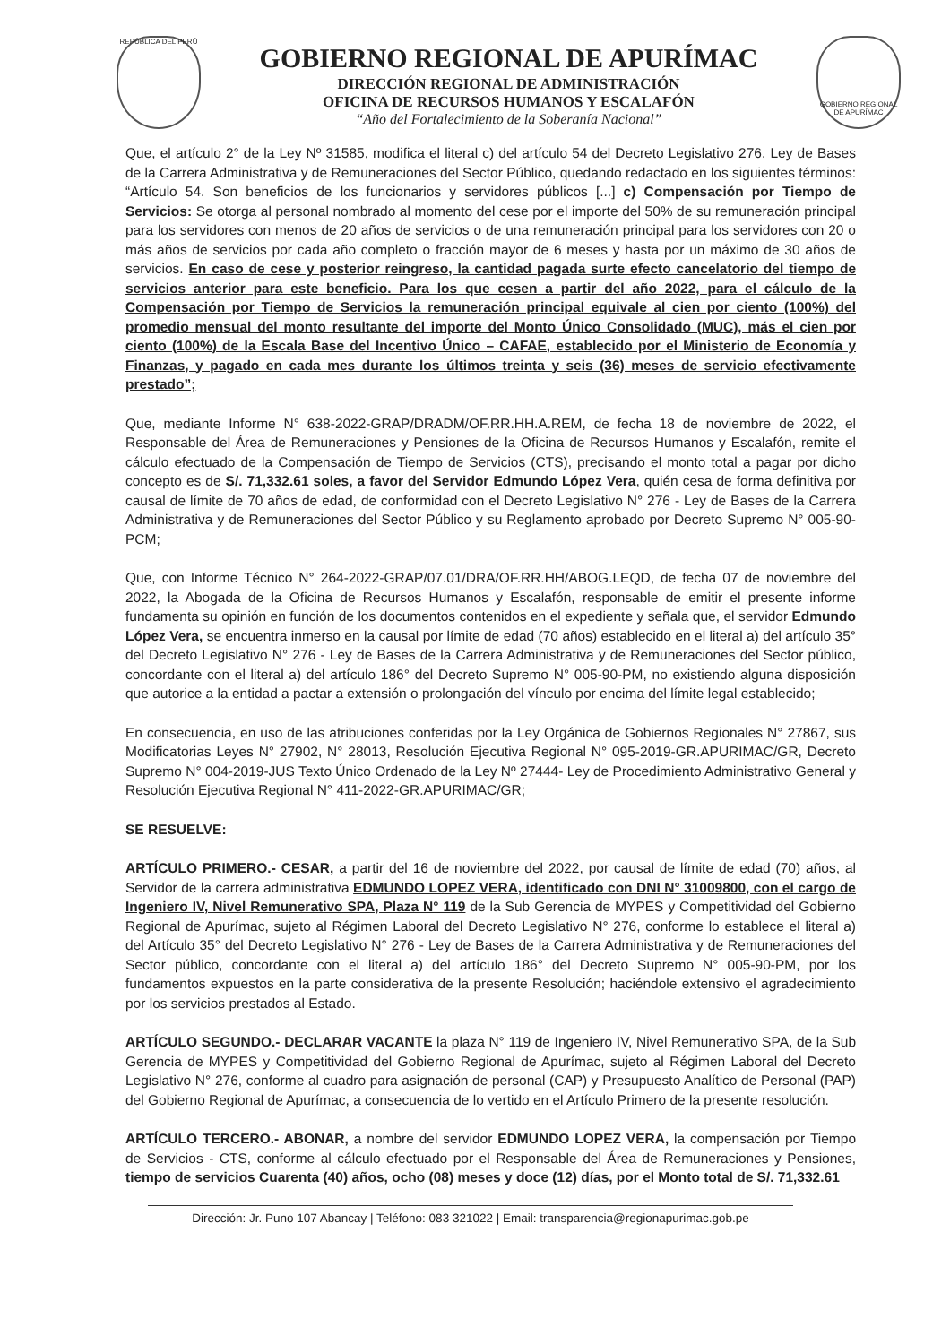REPÚBLICA DEL PERÚ
GOBIERNO REGIONAL DE APURÍMAC
DIRECCIÓN REGIONAL DE ADMINISTRACIÓN
OFICINA DE RECURSOS HUMANOS Y ESCALAFÓN
“Año del Fortalecimiento de la Soberanía Nacional”
GOBIERNO REGIONAL DE APURÍMAC
Que, el artículo 2° de la Ley Nº 31585, modifica el literal c) del artículo 54 del Decreto Legislativo 276, Ley de Bases de la Carrera Administrativa y de Remuneraciones del Sector Público, quedando redactado en los siguientes términos: “Artículo 54. Son beneficios de los funcionarios y servidores públicos [...] c) Compensación por Tiempo de Servicios: Se otorga al personal nombrado al momento del cese por el importe del 50% de su remuneración principal para los servidores con menos de 20 años de servicios o de una remuneración principal para los servidores con 20 o más años de servicios por cada año completo o fracción mayor de 6 meses y hasta por un máximo de 30 años de servicios. En caso de cese y posterior reingreso, la cantidad pagada surte efecto cancelatorio del tiempo de servicios anterior para este beneficio. Para los que cesen a partir del año 2022, para el cálculo de la Compensación por Tiempo de Servicios la remuneración principal equivale al cien por ciento (100%) del promedio mensual del monto resultante del importe del Monto Único Consolidado (MUC), más el cien por ciento (100%) de la Escala Base del Incentivo Único – CAFAE, establecido por el Ministerio de Economía y Finanzas, y pagado en cada mes durante los últimos treinta y seis (36) meses de servicio efectivamente prestado”;
Que, mediante Informe N° 638-2022-GRAP/DRADM/OF.RR.HH.A.REM, de fecha 18 de noviembre de 2022, el Responsable del Área de Remuneraciones y Pensiones de la Oficina de Recursos Humanos y Escalafón, remite el cálculo efectuado de la Compensación de Tiempo de Servicios (CTS), precisando el monto total a pagar por dicho concepto es de S/. 71,332.61 soles, a favor del Servidor Edmundo López Vera, quién cesa de forma definitiva por causal de límite de 70 años de edad, de conformidad con el Decreto Legislativo N° 276 - Ley de Bases de la Carrera Administrativa y de Remuneraciones del Sector Público y su Reglamento aprobado por Decreto Supremo N° 005-90-PCM;
Que, con Informe Técnico N° 264-2022-GRAP/07.01/DRA/OF.RR.HH/ABOG.LEQD, de fecha 07 de noviembre del 2022, la Abogada de la Oficina de Recursos Humanos y Escalafón, responsable de emitir el presente informe fundamenta su opinión en función de los documentos contenidos en el expediente y señala que, el servidor Edmundo López Vera, se encuentra inmerso en la causal por límite de edad (70 años) establecido en el literal a) del artículo 35° del Decreto Legislativo N° 276 - Ley de Bases de la Carrera Administrativa y de Remuneraciones del Sector público, concordante con el literal a) del artículo 186° del Decreto Supremo N° 005-90-PM, no existiendo alguna disposición que autorice a la entidad a pactar a extensión o prolongación del vínculo por encima del límite legal establecido;
En consecuencia, en uso de las atribuciones conferidas por la Ley Orgánica de Gobiernos Regionales N° 27867, sus Modificatorias Leyes N° 27902, N° 28013, Resolución Ejecutiva Regional N° 095-2019-GR.APURIMAC/GR, Decreto Supremo N° 004-2019-JUS Texto Único Ordenado de la Ley Nº 27444- Ley de Procedimiento Administrativo General y Resolución Ejecutiva Regional N° 411-2022-GR.APURIMAC/GR;
SE RESUELVE:
ARTÍCULO PRIMERO.- CESAR, a partir del 16 de noviembre del 2022, por causal de límite de edad (70) años, al Servidor de la carrera administrativa EDMUNDO LOPEZ VERA, identificado con DNI N° 31009800, con el cargo de Ingeniero IV, Nivel Remunerativo SPA, Plaza N° 119 de la Sub Gerencia de MYPES y Competitividad del Gobierno Regional de Apurímac, sujeto al Régimen Laboral del Decreto Legislativo N° 276, conforme lo establece el literal a) del Artículo 35° del Decreto Legislativo N° 276 - Ley de Bases de la Carrera Administrativa y de Remuneraciones del Sector público, concordante con el literal a) del artículo 186° del Decreto Supremo N° 005-90-PM, por los fundamentos expuestos en la parte considerativa de la presente Resolución; haciéndole extensivo el agradecimiento por los servicios prestados al Estado.
ARTÍCULO SEGUNDO.- DECLARAR VACANTE la plaza N° 119 de Ingeniero IV, Nivel Remunerativo SPA, de la Sub Gerencia de MYPES y Competitividad del Gobierno Regional de Apurímac, sujeto al Régimen Laboral del Decreto Legislativo N° 276, conforme al cuadro para asignación de personal (CAP) y Presupuesto Analítico de Personal (PAP) del Gobierno Regional de Apurímac, a consecuencia de lo vertido en el Artículo Primero de la presente resolución.
ARTÍCULO TERCERO.- ABONAR, a nombre del servidor EDMUNDO LOPEZ VERA, la compensación por Tiempo de Servicios - CTS, conforme al cálculo efectuado por el Responsable del Área de Remuneraciones y Pensiones, tiempo de servicios Cuarenta (40) años, ocho (08) meses y doce (12) días, por el Monto total de S/. 71,332.61
Dirección: Jr. Puno 107 Abancay | Teléfono: 083 321022 | Email: transparencia@regionapurimac.gob.pe